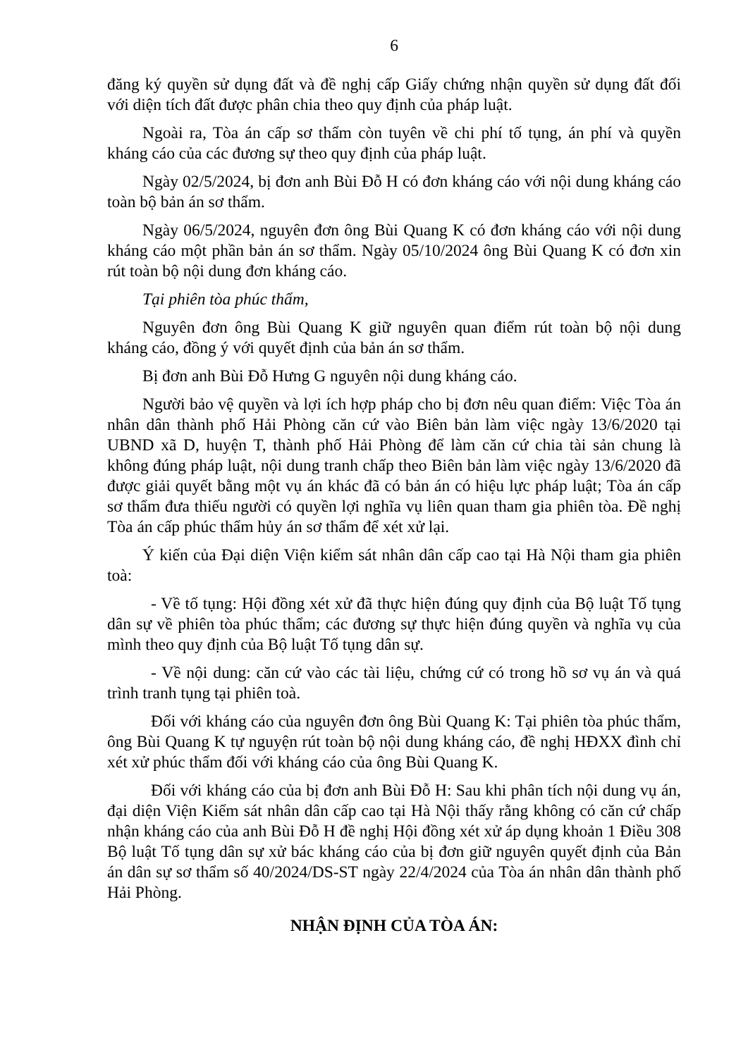6
đăng ký quyền sử dụng đất và đề nghị cấp Giấy chứng nhận quyền sử dụng đất đối với diện tích đất được phân chia theo quy định của pháp luật.
Ngoài ra, Tòa án cấp sơ thẩm còn tuyên về chi phí tố tụng, án phí và quyền kháng cáo của các đương sự theo quy định của pháp luật.
Ngày 02/5/2024, bị đơn anh Bùi Đỗ H có đơn kháng cáo với nội dung kháng cáo toàn bộ bản án sơ thẩm.
Ngày 06/5/2024, nguyên đơn ông Bùi Quang K có đơn kháng cáo với nội dung kháng cáo một phần bản án sơ thẩm. Ngày 05/10/2024 ông Bùi Quang K có đơn xin rút toàn bộ nội dung đơn kháng cáo.
Tại phiên tòa phúc thẩm,
Nguyên đơn ông Bùi Quang K giữ nguyên quan điểm rút toàn bộ nội dung kháng cáo, đồng ý với quyết định của bản án sơ thẩm.
Bị đơn anh Bùi Đỗ Hưng G nguyên nội dung kháng cáo.
Người bảo vệ quyền và lợi ích hợp pháp cho bị đơn nêu quan điểm: Việc Tòa án nhân dân thành phố Hải Phòng căn cứ vào Biên bản làm việc ngày 13/6/2020 tại UBND xã D, huyện T, thành phố Hải Phòng để làm căn cứ chia tài sản chung là không đúng pháp luật, nội dung tranh chấp theo Biên bản làm việc ngày 13/6/2020 đã được giải quyết bằng một vụ án khác đã có bản án có hiệu lực pháp luật; Tòa án cấp sơ thẩm đưa thiếu người có quyền lợi nghĩa vụ liên quan tham gia phiên tòa. Đề nghị Tòa án cấp phúc thẩm hủy án sơ thẩm để xét xử lại.
Ý kiến của Đại diện Viện kiểm sát nhân dân cấp cao tại Hà Nội tham gia phiên toà:
- Về tố tụng: Hội đồng xét xử đã thực hiện đúng quy định của Bộ luật Tố tụng dân sự về phiên tòa phúc thẩm; các đương sự thực hiện đúng quyền và nghĩa vụ của mình theo quy định của Bộ luật Tố tụng dân sự.
- Về nội dung: căn cứ vào các tài liệu, chứng cứ có trong hồ sơ vụ án và quá trình tranh tụng tại phiên toà.
Đối với kháng cáo của nguyên đơn ông Bùi Quang K: Tại phiên tòa phúc thẩm, ông Bùi Quang K tự nguyện rút toàn bộ nội dung kháng cáo, đề nghị HĐXX đình chỉ xét xử phúc thẩm đối với kháng cáo của ông Bùi Quang K.
Đối với kháng cáo của bị đơn anh Bùi Đỗ H: Sau khi phân tích nội dung vụ án, đại diện Viện Kiểm sát nhân dân cấp cao tại Hà Nội thấy rằng không có căn cứ chấp nhận kháng cáo của anh Bùi Đỗ H đề nghị Hội đồng xét xử áp dụng khoản 1 Điều 308 Bộ luật Tố tụng dân sự xử bác kháng cáo của bị đơn giữ nguyên quyết định của Bản án dân sự sơ thẩm số 40/2024/DS-ST ngày 22/4/2024 của Tòa án nhân dân thành phố Hải Phòng.
NHẬN ĐỊNH CỦA TÒA ÁN: